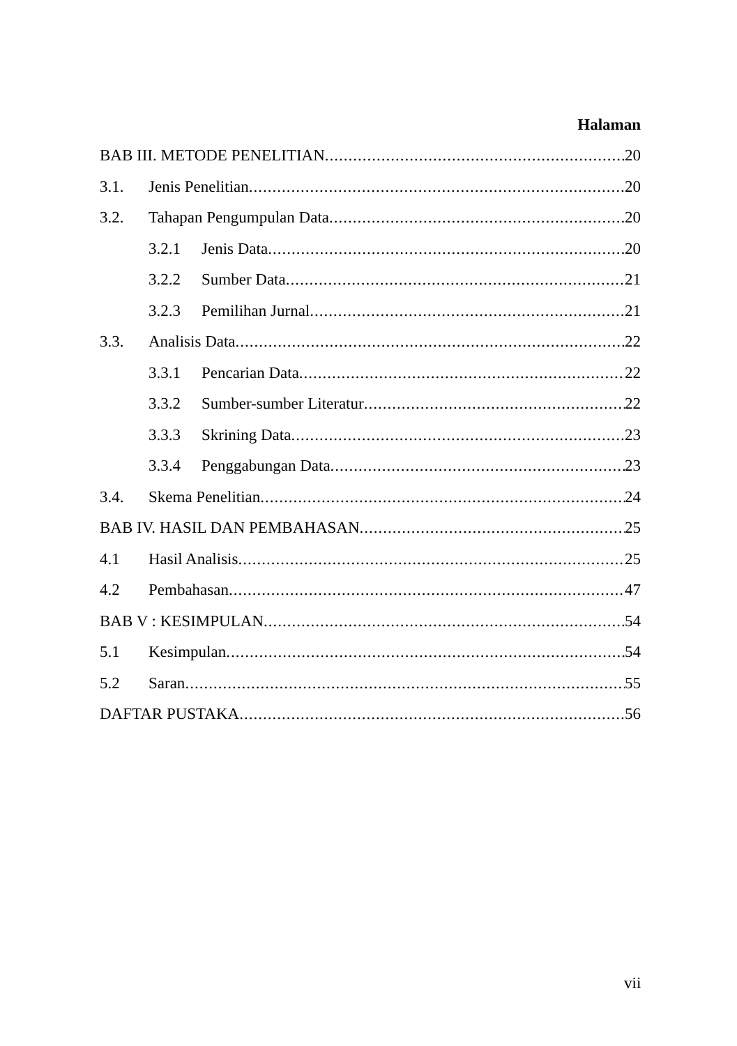Halaman
BAB III. METODE PENELITIAN 20
3.1. Jenis Penelitian 20
3.2. Tahapan Pengumpulan Data 20
3.2.1 Jenis Data 20
3.2.2 Sumber Data 21
3.2.3 Pemilihan Jurnal 21
3.3. Analisis Data 22
3.3.1 Pencarian Data 22
3.3.2 Sumber-sumber Literatur 22
3.3.3 Skrining Data 23
3.3.4 Penggabungan Data 23
3.4. Skema Penelitian 24
BAB IV. HASIL DAN PEMBAHASAN 25
4.1 Hasil Analisis 25
4.2 Pembahasan 47
BAB V : KESIMPULAN 54
5.1 Kesimpulan 54
5.2 Saran 55
DAFTAR PUSTAKA 56
vii